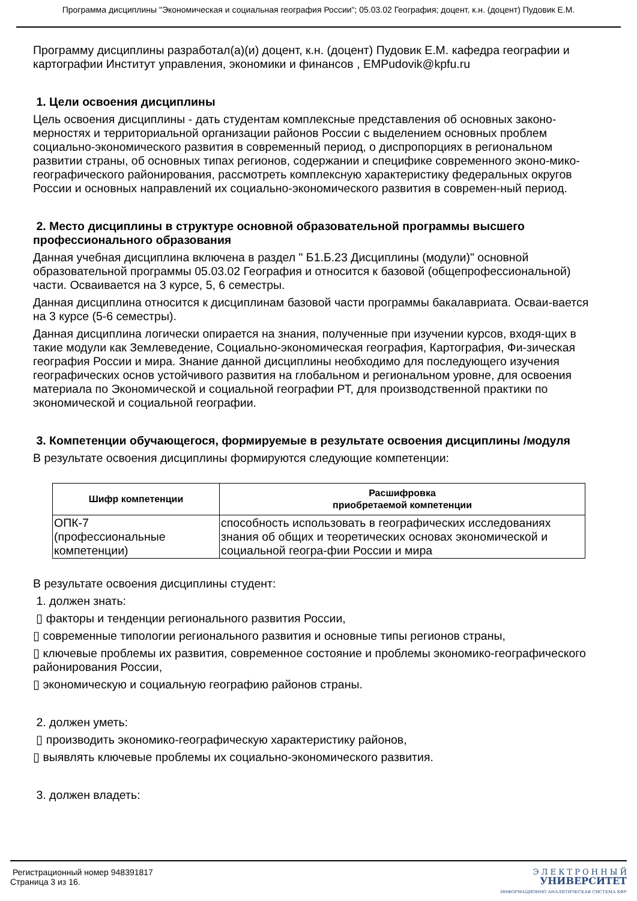Программа дисциплины "Экономическая и социальная география России"; 05.03.02 География; доцент, к.н. (доцент) Пудовик Е.М.
Программу дисциплины разработал(а)(и) доцент, к.н. (доцент) Пудовик Е.М. кафедра географии и картографии Институт управления, экономики и финансов , EMPudovik@kpfu.ru
1. Цели освоения дисциплины
Цель освоения дисциплины - дать студентам комплексные представления об основных законо-мерностях и территориальной организации районов России с выделением основных проблем социально-экономического развития в современный период, о диспропорциях в региональном развитии страны, об основных типах регионов, содержании и специфике современного эконо-мико-географического районирования, рассмотреть комплексную характеристику федеральных округов России и основных направлений их социально-экономического развития в современ-ный период.
2. Место дисциплины в структуре основной образовательной программы высшего профессионального образования
Данная учебная дисциплина включена в раздел " Б1.Б.23 Дисциплины (модули)" основной образовательной программы 05.03.02 География и относится к базовой (общепрофессиональной) части. Осваивается на 3 курсе, 5, 6 семестры.
Данная дисциплина относится к дисциплинам базовой части программы бакалавриата. Осваи-вается на 3 курсе (5-6 семестры).
Данная дисциплина логически опирается на знания, полученные при изучении курсов, входя-щих в такие модули как Землеведение, Социально-экономическая география, Картография, Фи-зическая география России и мира. Знание данной дисциплины необходимо для последующего изучения географических основ устойчивого развития на глобальном и региональном уровне, для освоения материала по Экономической и социальной географии РТ, для производственной практики по экономической и социальной географии.
3. Компетенции обучающегося, формируемые в результате освоения дисциплины /модуля
В результате освоения дисциплины формируются следующие компетенции:
| Шифр компетенции | Расшифровка приобретаемой компетенции |
| --- | --- |
| ОПК-7 (профессиональные компетенции) | способность использовать в географических исследованиях знания об общих и теоретических основах экономической и социальной геогра-фии России и мира |
В результате освоения дисциплины студент:
1. должен знать:
▯ факторы и тенденции регионального развития России,
▯ современные типологии регионального развития и основные типы регионов страны,
▯ ключевые проблемы их развития, современное состояние и проблемы экономико-географического районирования России,
▯ экономическую и социальную географию районов страны.
2. должен уметь:
▯ производить экономико-географическую характеристику районов,
▯ выявлять ключевые проблемы их социально-экономического развития.
3. должен владеть:
Регистрационный номер 948391817
Страница 3 из 16.
Э Л Е К Т Р О Н Н Ы Й
УНИВЕРСИТЕТ
ИНФОРМАЦИОННО АНАЛИТИЧЕСКАЯ СИСТЕМА КФУ